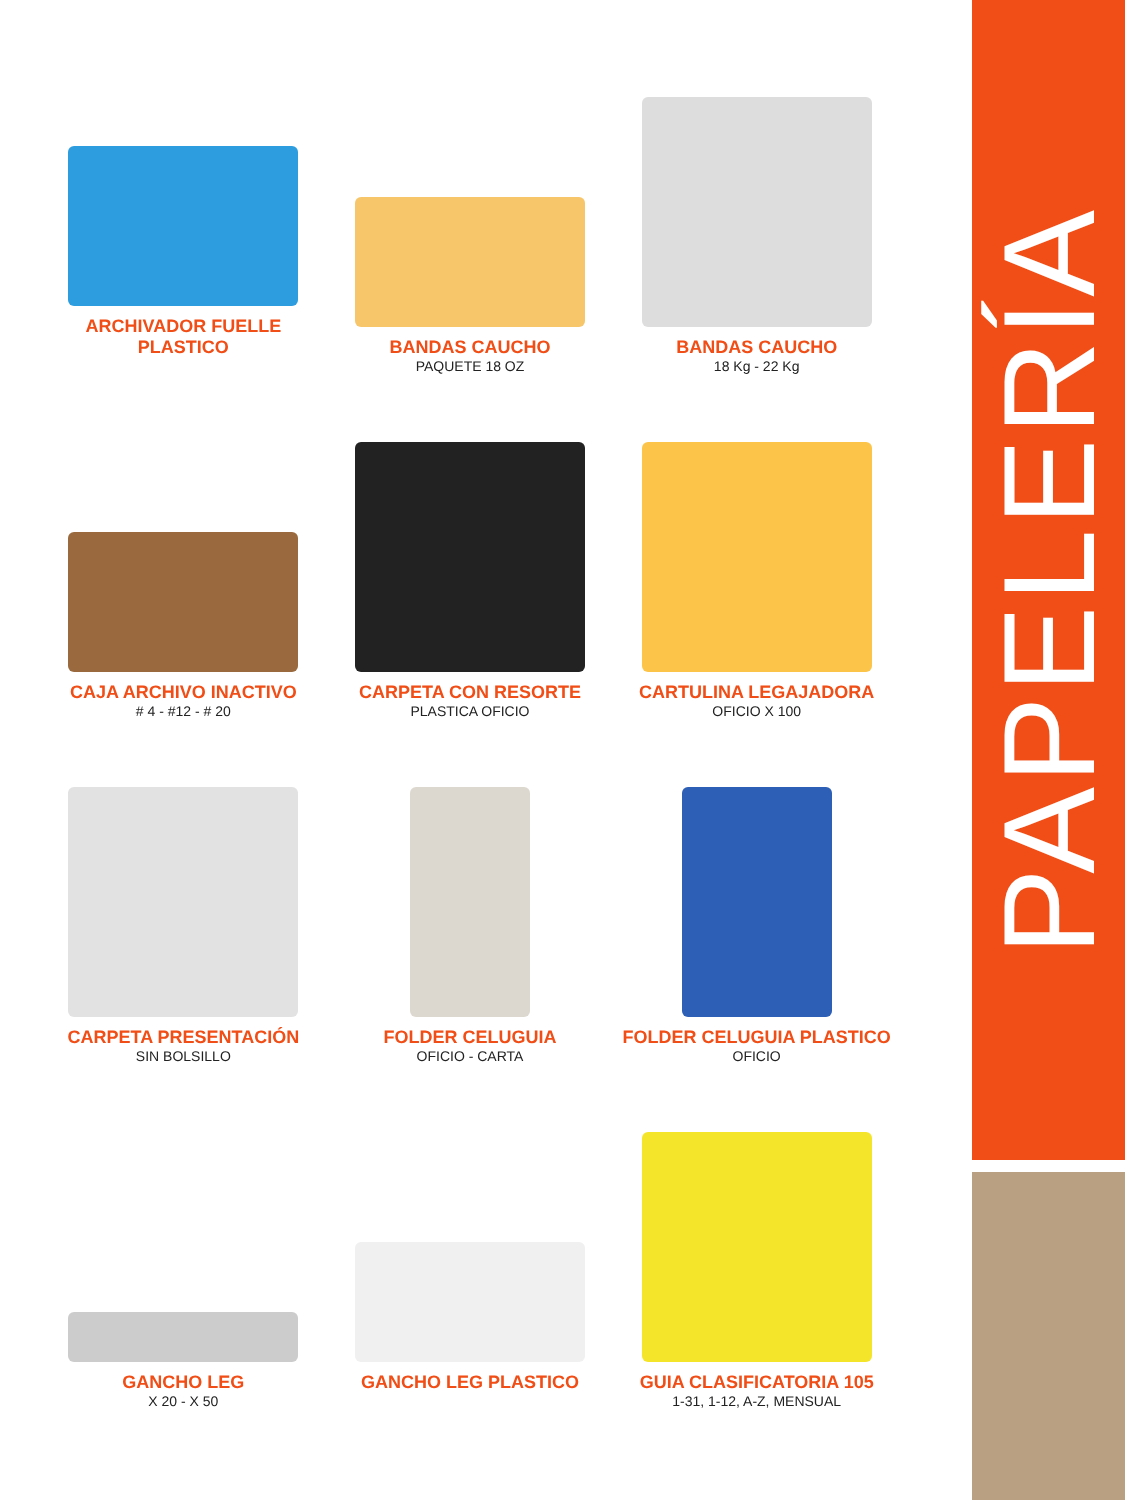ARCHIVADOR FUELLE PLASTICO
BANDAS CAUCHO
PAQUETE 18 OZ
BANDAS CAUCHO
18 Kg - 22 Kg
CAJA ARCHIVO INACTIVO
# 4 - #12 - # 20
CARPETA CON RESORTE
PLASTICA OFICIO
CARTULINA LEGAJADORA
OFICIO X 100
CARPETA PRESENTACIÓN
SIN BOLSILLO
FOLDER CELUGUIA
OFICIO - CARTA
FOLDER CELUGUIA PLASTICO
OFICIO
GANCHO LEG
X 20 - X 50
GANCHO LEG PLASTICO
GUIA CLASIFICATORIA 105
1-31, 1-12, A-Z, MENSUAL
PAPELERÍA